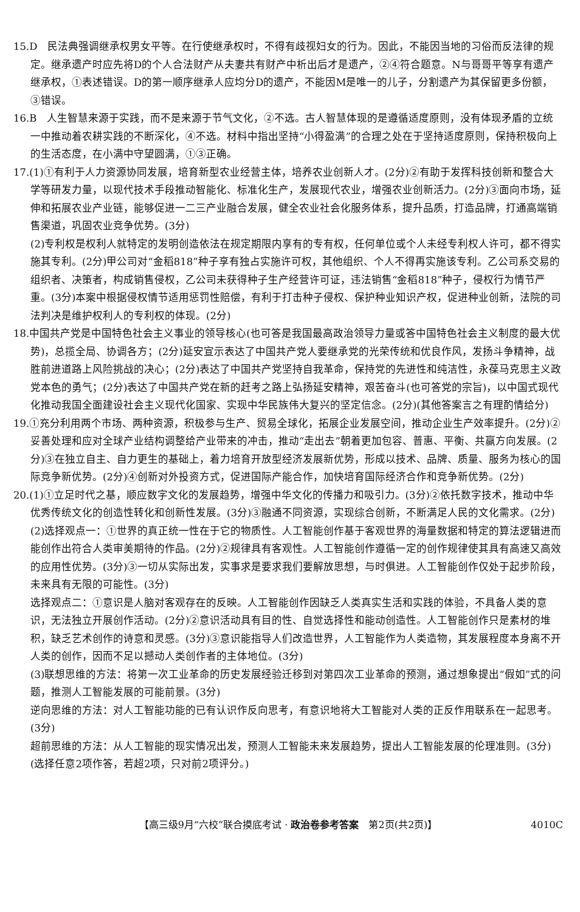15.D　民法典强调继承权男女平等。在行使继承权时，不得有歧视妇女的行为。因此，不能因当地的习俗而反法律的规定。继承遗产时应先将D的个人合法财产从夫妻共有财产中析出后才是遗产，②④符合题意。N与哥哥平等享有遗产继承权，①表述错误。D的第一顺序继承人应均分D的遗产，不能因M是唯一的儿子，分割遗产为其保留更多份额，③错误。
16.B　人生智慧来源于实践，而不是来源于节气文化，②不选。古人智慧体现的是遵循适度原则，没有体现矛盾的立统一中推动着农耕实践的不断深化，④不选。材料中指出坚持“小得盈满”的合理之处在于坚持适度原则，保持积极向上的生活态度，在小满中守望圆满，①③正确。
17.(1)①有利于人力资源协同发展，培育新型农业经营主体，培养农业创新人才。(2分)②有助于发挥科技创新和整合大学等研发力量，以现代技术手段推动智能化、标准化生产，发展现代农业，增强农业创新活力。(2分)③面向市场，延伸和拓展农业产业链，能够促进一二三产业融合发展，健全农业社会化服务体系，提升品质，打造品牌，打通高端销售渠道，巩固农业竞争优势。(3分)
(2)专利权是权利人就特定的发明创造依法在规定期限内享有的专有权，任何单位或个人未经专利权人许可，都不得实施其专利。(2分)甲公司对“金稻818”种子享有独占实施许可权，其他组织、个人不得再实施该专利。乙公司系交易的组织者、决策者，构成销售侵权，乙公司未获得种子生产经营许可证，违法销售“金稻818”种子，侵权行为情节严重。(3分)本案中根据侵权情节适用惩罚性赔偿，有利于打击种子侵权、保护种业知识产权，促进种业创新，法院的司法判决是维护权利人的专利权的体现。(2分)
18.中国共产党是中国特色社会主义事业的领导核心(也可答是我国最高政治领导力量或答中国特色社会主义制度的最大优势)，总揽全局、协调各方；(2分)延安宣示表达了中国共产党人要继承党的光荣传统和优良作风，发扬斗争精神，战胜前进道路上风险挑战的决心；(2分)表达了中国共产党坚持自我革命，保持党的先进性和纯洁性，永葆马克思主义政党本色的勇气；(2分)表达了中国共产党在新的赶考之路上弘扬延安精神，艰苦奋斗(也可答党的宗旨)，以中国式现代化推动我国全面建设社会主义现代化国家、实现中华民族伟大复兴的坚定信念。(2分)(其他答案言之有理酌情给分)
19.①充分利用两个市场、两种资源，积极参与生产、贸易全球化，拓展企业发展空间，推动企业生产效率提升。(2分)②妥善处理和应对全球产业结构调整给产业带来的冲击，推动“走出去”朝着更加包容、普惠、平衡、共赢方向发展。(2分)③在独立自主、自力更生的基础上，着力培育开放型经济发展新优势，形成以技术、品牌、质量、服务为核心的国际竞争新优势。(2分)④创新对外投资方式，促进国际产能合作，加快培育国际经济合作和竞争新优势。(2分)
20.(1)①立足时代之基，顺应数字文化的发展趋势，增强中华文化的传播力和吸引力。(3分)②依托数字技术，推动中华优秀传统文化的创造性转化和创新性发展。(3分)③融通不同资源，实现综合创新，不断满足人民的文化需求。(2分)
(2)选择观点一：①世界的真正统一性在于它的物质性。人工智能创作基于客观世界的海量数据和特定的算法逻辑进而能创作出符合人类审美期待的作品。(2分)②规律具有客观性。人工智能创作遵循一定的创作规律使其具有高速又高效的应用性优势。(3分)③一切从实际出发，实事求是要求我们要解放思想，与时俱进。人工智能创作仅处于起步阶段，未来具有无限的可能性。(3分)
选择观点二：①意识是人脑对客观存在的反映。人工智能创作因缺乏人类真实生活和实践的体验，不具备人类的意识，无法独立开展创作活动。(2分)②意识活动具有目的性、自觉选择性和能动创造性。人工智能创作只是素材的堆积，缺乏艺术创作的诗意和灵感。(3分)③意识能指导人们改造世界，人工智能作为人类造物，其发展程度本身离不开人类的创作，因而不足以撼动人类创作者的主体地位。(3分)
(3)联想思维的方法：将第一次工业革命的历史发展经验迁移到对第四次工业革命的预测，通过想象提出“假如”式的问题，推测人工智能发展的可能前景。(3分)
逆向思维的方法：对人工智能功能的已有认识作反向思考，有意识地将大工智能对人类的正反作用联系在一起思考。(3分)
超前思维的方法：从人工智能的现实情况出发，预测人工智能未来发展趋势，提出人工智能发展的伦理准则。(3分)
(选择任意2项作答，若超2项，只对前2项评分。)
【高三级9月“六校”联合摸底考试 · 政治卷参考答案　第2页(共2页)】 4010C